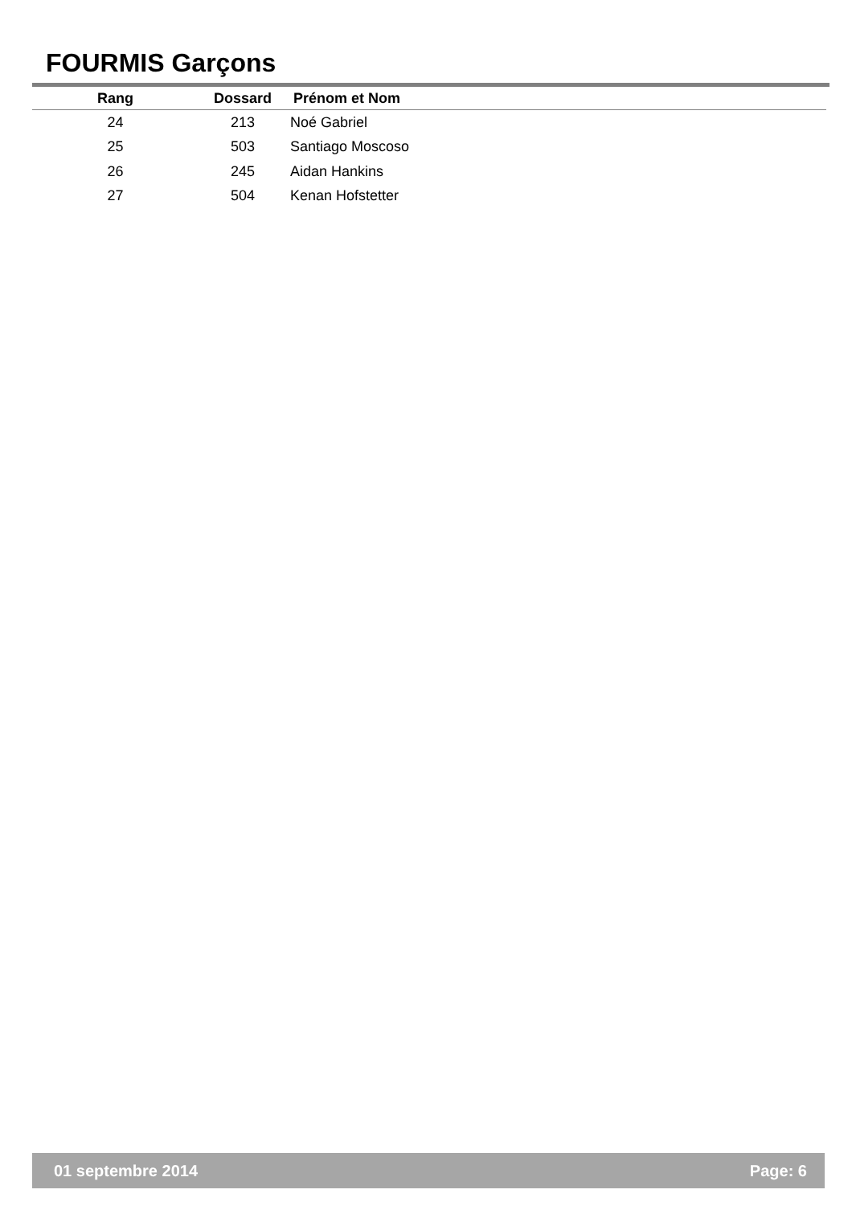FOURMIS Garçons
| Rang | Dossard | Prénom et Nom |
| --- | --- | --- |
| 24 | 213 | Noé Gabriel |
| 25 | 503 | Santiago Moscoso |
| 26 | 245 | Aidan Hankins |
| 27 | 504 | Kenan Hofstetter |
01 septembre 2014 Page: 6